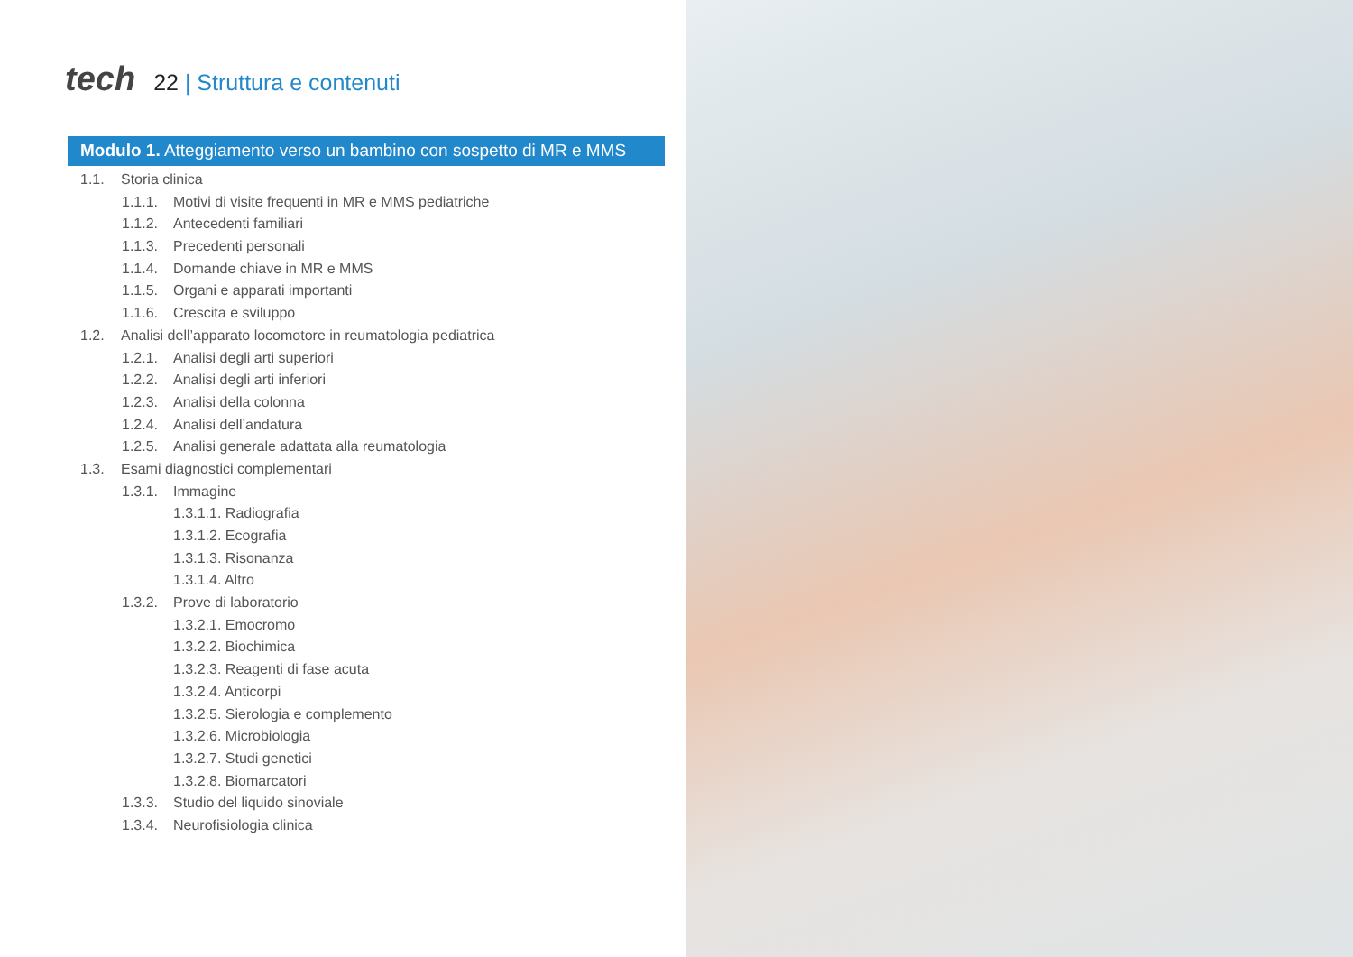tech
22 | Struttura e contenuti
Modulo 1. Atteggiamento verso un bambino con sospetto di MR e MMS
1.1. Storia clinica
1.1.1. Motivi di visite frequenti in MR e MMS pediatriche
1.1.2. Antecedenti familiari
1.1.3. Precedenti personali
1.1.4. Domande chiave in MR e MMS
1.1.5. Organi e apparati importanti
1.1.6. Crescita e sviluppo
1.2. Analisi dell’apparato locomotore in reumatologia pediatrica
1.2.1. Analisi degli arti superiori
1.2.2. Analisi degli arti inferiori
1.2.3. Analisi della colonna
1.2.4. Analisi dell’andatura
1.2.5. Analisi generale adattata alla reumatologia
1.3. Esami diagnostici complementari
1.3.1. Immagine
1.3.1.1. Radiografia
1.3.1.2. Ecografia
1.3.1.3. Risonanza
1.3.1.4. Altro
1.3.2. Prove di laboratorio
1.3.2.1. Emocromo
1.3.2.2. Biochimica
1.3.2.3. Reagenti di fase acuta
1.3.2.4. Anticorpi
1.3.2.5. Sierologia e complemento
1.3.2.6. Microbiologia
1.3.2.7. Studi genetici
1.3.2.8. Biomarcatori
1.3.3. Studio del liquido sinoviale
1.3.4. Neurofisiologia clinica